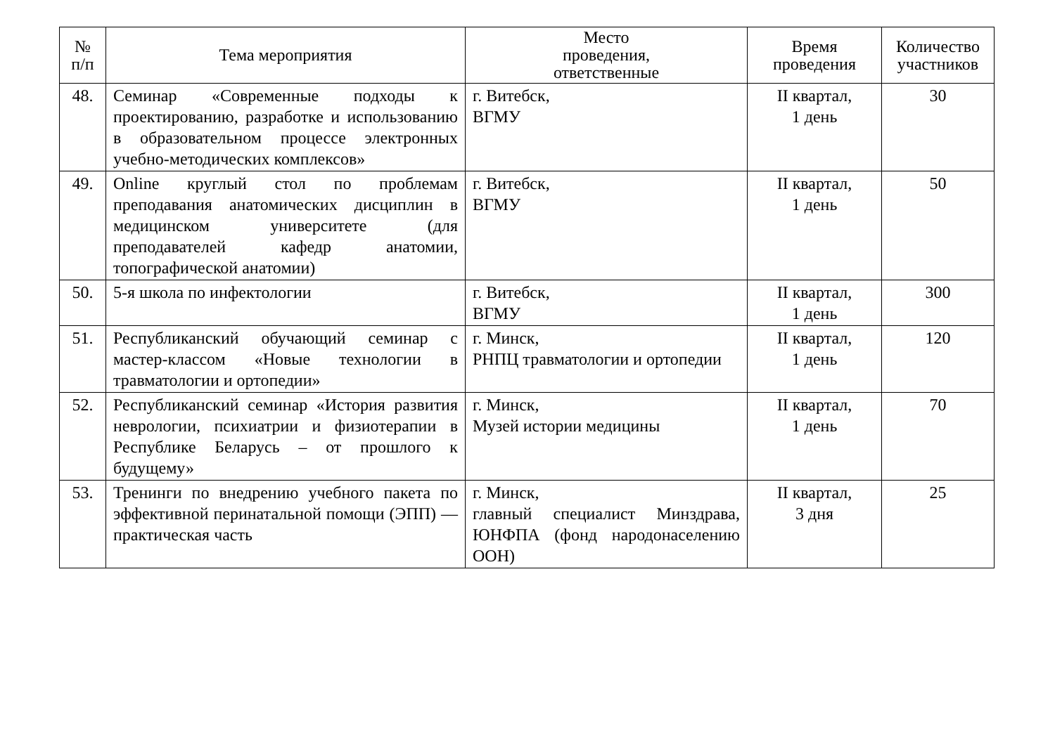| № п/п | Тема мероприятия | Место проведения, ответственные | Время проведения | Количество участников |
| --- | --- | --- | --- | --- |
| 48. | Семинар «Современные подходы к проектированию, разработке и использованию в образовательном процессе электронных учебно-методических комплексов» | г. Витебск, ВГМУ | II квартал, 1 день | 30 |
| 49. | Online круглый стол по проблемам преподавания анатомических дисциплин в медицинском университете (для преподавателей кафедр анатомии, топографической анатомии) | г. Витебск, ВГМУ | II квартал, 1 день | 50 |
| 50. | 5-я школа по инфектологии | г. Витебск, ВГМУ | II квартал, 1 день | 300 |
| 51. | Республиканский обучающий семинар с мастер-классом «Новые технологии в травматологии и ортопедии» | г. Минск, РНПЦ травматологии и ортопедии | II квартал, 1 день | 120 |
| 52. | Республиканский семинар «История развития неврологии, психиатрии и физиотерапии в Республике Беларусь – от прошлого к будущему» | г. Минск, Музей истории медицины | II квартал, 1 день | 70 |
| 53. | Тренинги по внедрению учебного пакета по эффективной перинатальной помощи (ЭПП) — практическая часть | г. Минск, главный специалист Минздрава, ЮНФПА (фонд народонаселению ООН) | II квартал, 3 дня | 25 |